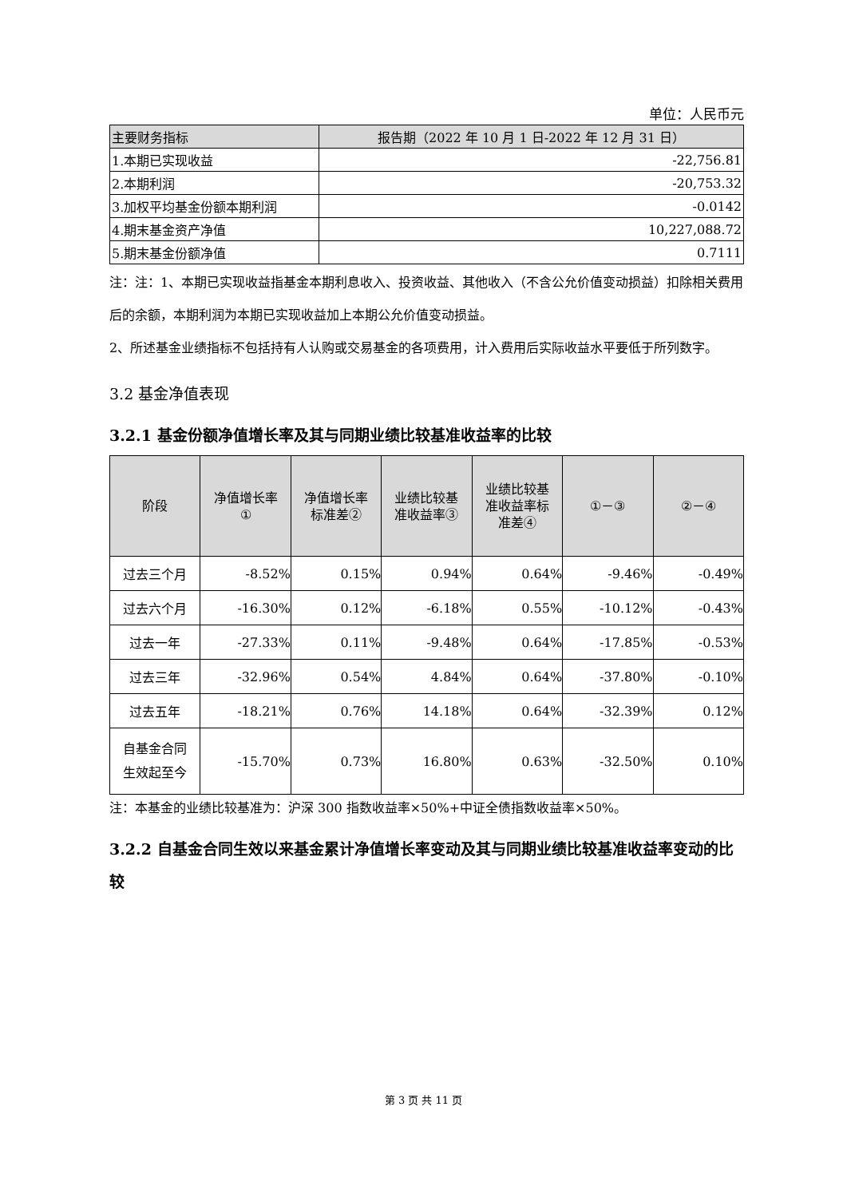单位：人民币元
| 主要财务指标 | 报告期（2022 年 10 月 1 日-2022 年 12 月 31 日） |
| --- | --- |
| 1.本期已实现收益 | -22,756.81 |
| 2.本期利润 | -20,753.32 |
| 3.加权平均基金份额本期利润 | -0.0142 |
| 4.期末基金资产净值 | 10,227,088.72 |
| 5.期末基金份额净值 | 0.7111 |
注：注：1、本期已实现收益指基金本期利息收入、投资收益、其他收入（不含公允价值变动损益）扣除相关费用后的余额，本期利润为本期已实现收益加上本期公允价值变动损益。
2、所述基金业绩指标不包括持有人认购或交易基金的各项费用，计入费用后实际收益水平要低于所列数字。
3.2 基金净值表现
3.2.1 基金份额净值增长率及其与同期业绩比较基准收益率的比较
| 阶段 | 净值增长率 ① | 净值增长率 标准差② | 业绩比较基 准收益率③ | 业绩比较基 准收益率标 准差④ | ①－③ | ②－④ |
| --- | --- | --- | --- | --- | --- | --- |
| 过去三个月 | -8.52% | 0.15% | 0.94% | 0.64% | -9.46% | -0.49% |
| 过去六个月 | -16.30% | 0.12% | -6.18% | 0.55% | -10.12% | -0.43% |
| 过去一年 | -27.33% | 0.11% | -9.48% | 0.64% | -17.85% | -0.53% |
| 过去三年 | -32.96% | 0.54% | 4.84% | 0.64% | -37.80% | -0.10% |
| 过去五年 | -18.21% | 0.76% | 14.18% | 0.64% | -32.39% | 0.12% |
| 自基金合同 生效起至今 | -15.70% | 0.73% | 16.80% | 0.63% | -32.50% | 0.10% |
注：本基金的业绩比较基准为：沪深 300 指数收益率×50%+中证全债指数收益率×50%。
3.2.2 自基金合同生效以来基金累计净值增长率变动及其与同期业绩比较基准收益率变动的比较
第 3 页 共 11 页